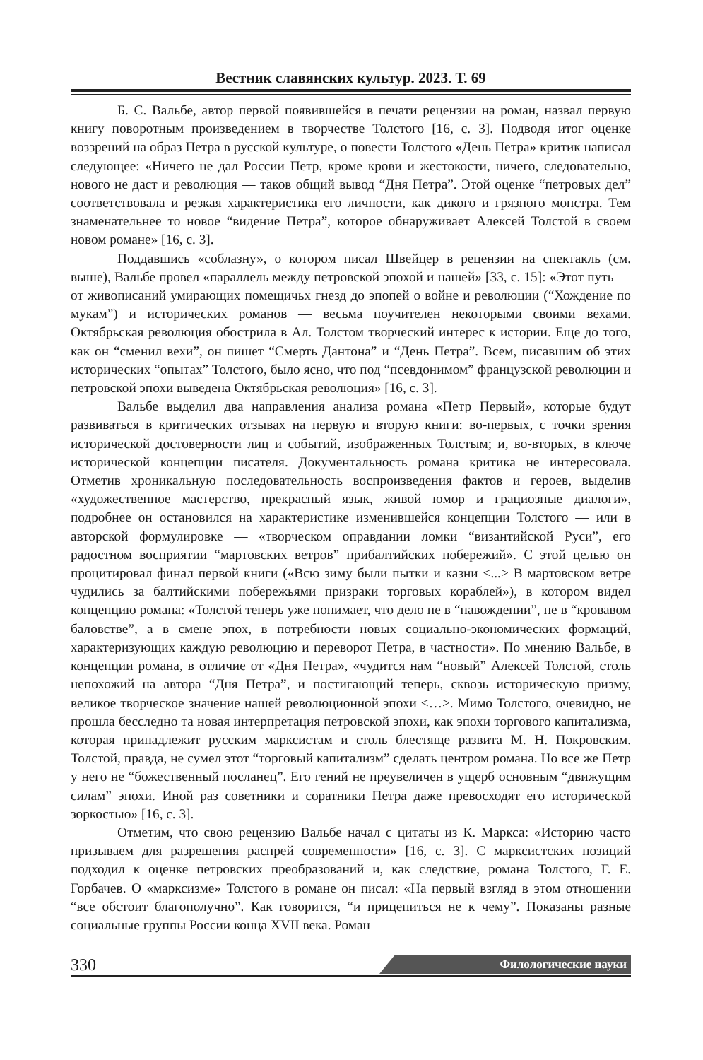Вестник славянских культур. 2023. Т. 69
Б. С. Вальбе, автор первой появившейся в печати рецензии на роман, назвал первую книгу поворотным произведением в творчестве Толстого [16, с. 3]. Подводя итог оценке воззрений на образ Петра в русской культуре, о повести Толстого «День Петра» критик написал следующее: «Ничего не дал России Петр, кроме крови и жестокости, ничего, следовательно, нового не даст и революция — таков общий вывод “Дня Петра”. Этой оценке “петровых дел” соответствовала и резкая характеристика его личности, как дикого и грязного монстра. Тем знаменательнее то новое “видение Петра”, которое обнаруживает Алексей Толстой в своем новом романе» [16, с. 3].
Поддавшись «соблазну», о котором писал Швейцер в рецензии на спектакль (см. выше), Вальбе провел «параллель между петровской эпохой и нашей» [33, с. 15]: «Этот путь — от живописаний умирающих помещичьх гнезд до эпопей о войне и революции (“Хождение по мукам”) и исторических романов — весьма поучителен некоторыми своими вехами. Октябрьская революция обострила в Ал. Толстом творческий интерес к истории. Еще до того, как он “сменил вехи”, он пишет “Смерть Дантона” и “День Петра”. Всем, писавшим об этих исторических “опытах” Толстого, было ясно, что под “псевдонимом” французской революции и петровской эпохи выведена Октябрьская революция» [16, с. 3].
Вальбе выделил два направления анализа романа «Петр Первый», которые будут развиваться в критических отзывах на первую и вторую книги: во-первых, с точки зрения исторической достоверности лиц и событий, изображенных Толстым; и, во-вторых, в ключе исторической концепции писателя. Документальность романа критика не интересовала. Отметив хроникальную последовательность воспроизведения фактов и героев, выделив «художественное мастерство, прекрасный язык, живой юмор и грациозные диалоги», подробнее он остановился на характеристике изменившейся концепции Толстого — или в авторской формулировке — «творческом оправдании ломки “византийской Руси”, его радостном восприятии “мартовских ветров” прибалтийских побережий». С этой целью он процитировал финал первой книги («Всю зиму были пытки и казни <...> В мартовском ветре чудились за балтийскими побережьями призраки торговых кораблей»), в котором видел концепцию романа: «Толстой теперь уже понимает, что дело не в “навождении”, не в “кровавом баловстве”, а в смене эпох, в потребности новых социально-экономических формаций, характеризующих каждую революцию и переворот Петра, в частности». По мнению Вальбе, в концепции романа, в отличие от «Дня Петра», «чудится нам “новый” Алексей Толстой, столь непохожий на автора “Дня Петра”, и постигающий теперь, сквозь историческую призму, великое творческое значение нашей революционной эпохи <…>. Мимо Толстого, очевидно, не прошла бесследно та новая интерпретация петровской эпохи, как эпохи торгового капитализма, которая принадлежит русским марксистам и столь блестяще развита М. Н. Покровским. Толстой, правда, не сумел этот “торговый капитализм” сделать центром романа. Но все же Петр у него не “божественный посланец”. Его гений не преувеличен в ущерб основным “движущим силам” эпохи. Иной раз советники и соратники Петра даже превосходят его исторической зоркостью» [16, с. 3].
Отметим, что свою рецензию Вальбе начал с цитаты из К. Маркса: «Историю часто призываем для разрешения распрей современности» [16, с. 3]. С марксистских позиций подходил к оценке петровских преобразований и, как следствие, романа Толстого, Г. Е. Горбачев. О «марксизме» Толстого в романе он писал: «На первый взгляд в этом отношении “все обстоит благополучно”. Как говорится, “и прицепиться не к чему”. Показаны разные социальные группы России конца XVII века. Роман
330 Филологические науки